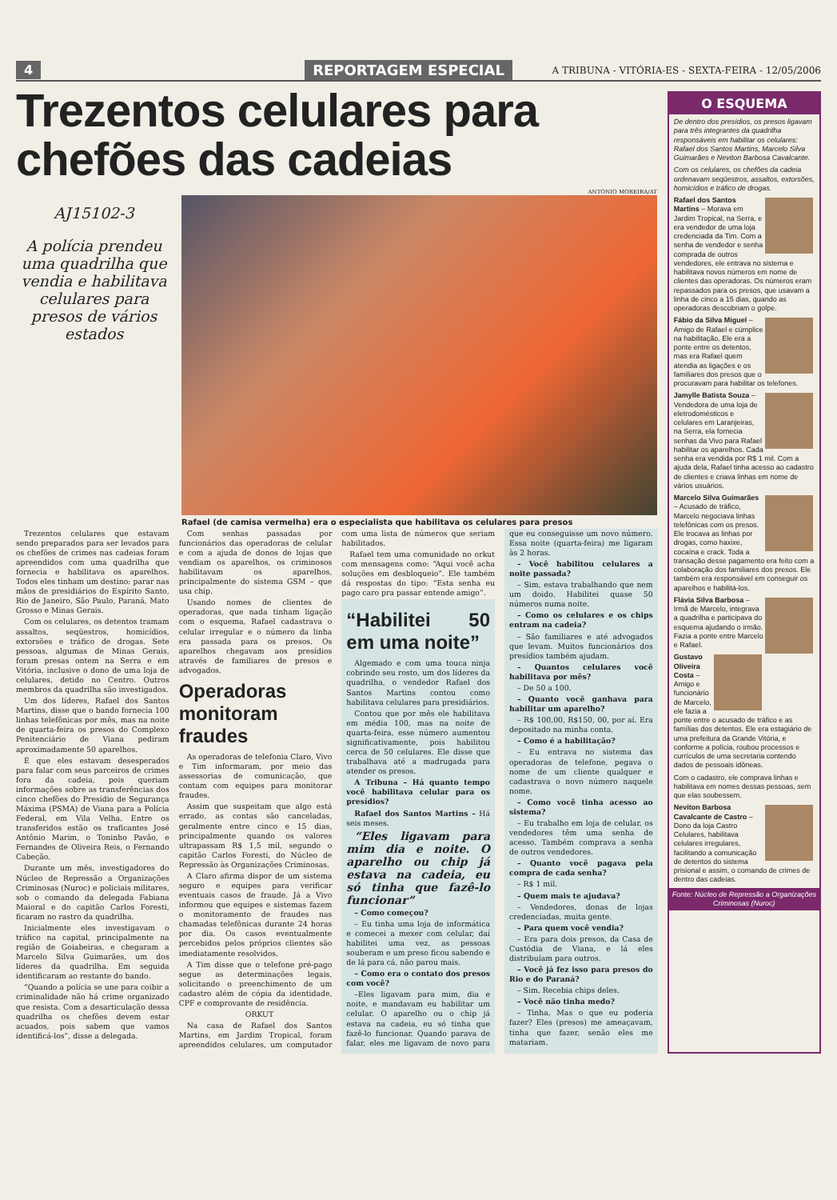4 REPORTAGEM ESPECIAL A TRIBUNA - VITÓRIA-ES - SEXTA-FEIRA - 12/05/2006
Trezentos celulares para chefões das cadeias
AJ15102-3
A polícia prendeu uma quadrilha que vendia e habilitava celulares para presos de vários estados
ANTONIO MOREIRA/AT
Rafael (de camisa vermelha) era o especialista que habilitava os celulares para presos
Trezentos celulares que estavam sendo preparados para ser levados para os chefões de crimes nas cadeias foram apreendidos com uma quadrilha que fornecia e habilitava os aparelhos. Todos eles tinham um destino: parar nas mãos de presidiários do Espírito Santo, Rio de Janeiro, São Paulo, Paraná, Mato Grosso e Minas Gerais.
Com os celulares, os detentos tramam assaltos, seqüestros, homicídios, extorsões e tráfico de drogas. Sete pessoas, algumas de Minas Gerais, foram presas ontem na Serra e em Vitória, inclusive o dono de uma loja de celulares, detido no Centro. Outros membros da quadrilha são investigados.
Um dos líderes, Rafael dos Santos Martins, disse que o bando fornecia 100 linhas telefônicas por mês, mas na noite de quarta-feira os presos do Complexo Penitenciário de Viana pediram aproximadamente 50 aparelhos.
É que eles estavam desesperados para falar com seus parceiros de crimes fora da cadeia, pois queriam informações sobre as transferências dos cinco chefões do Presídio de Segurança Máxima (PSMA) de Viana para a Polícia Federal, em Vila Velha. Entre os transferidos estão os traficantes José Antônio Marim, o Toninho Pavão, e Fernandes de Oliveira Reis, o Fernando Cabeção.
Durante um mês, investigadores do Núcleo de Repressão a Organizações Criminosas (Nuroc) e policiais militares, sob o comando da delegada Fabiana Maioral e do capitão Carlos Foresti, ficaram no rastro da quadrilha.
Inicialmente eles investigavam o tráfico na capital, principalmente na região de Goiabeiras, e chegaram a Marcelo Silva Guimarães, um dos líderes da quadrilha. Em seguida identificaram ao restante do bando.
“Quando a polícia se une para coibir a criminalidade não há crime organizado que resista. Com a desarticulação dessa quadrilha os chefões devem estar acuados, pois sabem que vamos identificá-los”, disse a delegada.
Com senhas passadas por funcionários das operadoras de celular e com a ajuda de donos de lojas que vendiam os aparelhos, os criminosos habilitavam os aparelhos, principalmente do sistema GSM – que usa chip.
Usando nomes de clientes de operadoras, que nada tinham ligação com o esquema, Rafael cadastrava o celular irregular e o número da linha era passada para os presos. Os aparelhos chegavam aos presídios através de familiares de presos e advogados.
Operadoras monitoram fraudes
As operadoras de telefonia Claro, Vivo e Tim informaram, por meio das assessorias de comunicação, que contam com equipes para monitorar fraudes.
Assim que suspeitam que algo está errado, as contas são canceladas, geralmente entre cinco e 15 dias, principalmente quando os valores ultrapassam R$ 1,5 mil, segundo o capitão Carlos Foresti, do Núcleo de Repressão às Organizações Criminosas.
A Claro afirma dispor de um sistema seguro e equipes para verificar eventuais casos de fraude. Já a Vivo informou que equipes e sistemas fazem o monitoramento de fraudes nas chamadas telefônicas durante 24 horas por dia. Os casos eventualmente percebidos pelos próprios clientes são imediatamente resolvidos.
A Tim disse que o telefone pré-pago segue as determinações legais, solicitando o preenchimento de um cadastro além de cópia da identidade, CPF e comprovante de residência.
ORKUT
Na casa de Rafael dos Santos Martins, em Jardim Tropical, foram apreendidos celulares, um computador com uma lista de números que seriam habilitados.
Rafael tem uma comunidade no orkut com mensagens como: “Aqui você acha soluções em desbloqueio”. Ele também dá respostas do tipo: “Esta senha eu pago caro pra passar entende amigo”.
“Habilitei 50 em uma noite”
Algemado e com uma touca ninja cobrindo seu rosto, um dos líderes da quadrilha, o vendedor Rafael dos Santos Martins contou como habilitava celulares para presidiários.
Contou que por mês ele habilitava em média 100, mas na noite de quarta-feira, esse número aumentou significativamente, pois habilitou cerca de 50 celulares. Ele disse que trabalhava até a madrugada para atender os presos.
A Tribuna – Há quanto tempo você habilitava celular para os presídios?
Rafael dos Santos Martins – Há seis meses.
“Eles ligavam para mim dia e noite. O aparelho ou chip já estava na cadeia, eu só tinha que fazê-lo funcionar”
– Como começou?
– Eu tinha uma loja de informática e comecei a mexer com celular, daí habilitei uma vez, as pessoas souberam e um preso ficou sabendo e de lá para cá, não parou mais.
– Como era o contato dos presos com você?
–Eles ligavam para mim, dia e noite, e mandavam eu habilitar um celular. O aparelho ou o chip já estava na cadeia, eu só tinha que fazê-lo funcionar. Quando parava de falar, eles me ligavam de novo para que eu conseguisse um novo número. Essa noite (quarta-feira) me ligaram às 2 horas.
– Você habilitou celulares a noite passada?
– Sim, estava trabalhando que nem um doido. Habilitei quase 50 números numa noite.
– Como os celulares e os chips entram na cadeia?
– São familiares e até advogados que levam. Muitos funcionários dos presídios também ajudam.
– Quantos celulares você habilitava por mês?
– De 50 a 100.
– Quanto você ganhava para habilitar um aparelho?
– R$ 100,00, R$150, 00, por aí. Era depositado na minha conta.
– Como é a habilitação?
– Eu entrava no sistema das operadoras de telefone, pegava o nome de um cliente qualquer e cadastrava o novo número naquele nome.
– Como você tinha acesso ao sistema?
– Eu trabalho em loja de celular, os vendedores têm uma senha de acesso. Também comprava a senha de outros vendedores.
– Quanto você pagava pela compra de cada senha?
– R$ 1 mil.
– Quem mais te ajudava?
– Vendedores, donas de lojas credenciadas, muita gente.
– Para quem você vendia?
– Era para dois presos, da Casa de Custódia de Viana, e lá eles distribuíam para outros.
– Você já fez isso para presos do Rio e do Paraná?
– Sim. Recebia chips deles.
– Você não tinha medo?
– Tinha. Mas o que eu poderia fazer? Eles (presos) me ameaçavam, tinha que fazer, senão eles me matariam.
O ESQUEMA
De dentro dos presídios, os presos ligavam para três integrantes da quadrilha responsáveis em habilitar os celulares: Rafael dos Santos Martins, Marcelo Silva Guimarães e Neviton Barbosa Cavalcante.
Com os celulares, os chefões da cadeia ordenavam seqüestros, assaltos, extorsões, homicídios e tráfico de drogas.
Rafael dos Santos Martins – Morava em Jardim Tropical, na Serra, e era vendedor de uma loja credenciada da Tim. Com a senha de vendedor e senha comprada de outros vendedores, ele entrava no sistema e habilitava novos números em nome de clientes das operadoras. Os números eram repassados para os presos, que usavam a linha de cinco a 15 dias, quando as operadoras descobriam o golpe.
Fábio da Silva Miguel – Amigo de Rafael e cúmplice na habilitação. Ele era a ponte entre os detentos, mas era Rafael quem atendia as ligações e os familiares dos presos que o procuravam para habilitar os telefones.
Jamylle Batista Souza – Vendedora de uma loja de eletrodomésticos e celulares em Laranjeiras, na Serra, ela fornecia senhas da Vivo para Rafael habilitar os aparelhos. Cada senha era vendida por R$ 1 mil. Com a ajuda dela, Rafael tinha acesso ao cadastro de clientes e criava linhas em nome de vários usuários.
Marcelo Silva Guimarães – Acusado de tráfico, Marcelo negociava linhas telefônicas com os presos. Ele trocava as linhas por drogas, como haxixe, cocaína e crack. Toda a transação desse pagamento era feito com a colaboração dos familiares dos presos. Ele também era responsável em conseguir os aparelhos e habilitá-los.
Flávia Silva Barbosa – Irmã de Marcelo, integrava a quadrilha e participava do esquema ajudando o irmão. Fazia a ponte entre Marcelo e Rafael.
Gustavo Oliveira Costa – Amigo e funcionário de Marcelo, ele fazia a ponte entre o acusado de tráfico e as famílias dos detentos. Ele era estagiário de uma prefeitura da Grande Vitória, e conforme a polícia, roubou processos e currículos de uma secretaria contendo dados de pessoais idôneas.
Com o cadastro, ele comprava linhas e habilitava em nomes dessas pessoas, sem que elas soubessem.
Neviton Barbosa Cavalcante de Castro – Dono da loja Castro Celulares, habilitava celulares irregulares, facilitando a comunicação de detentos do sistema prisional e assim, o comando de crimes de dentro das cadeias.
Fonte: Núcleo de Repressão a Organizações Criminosas (Nuroc)